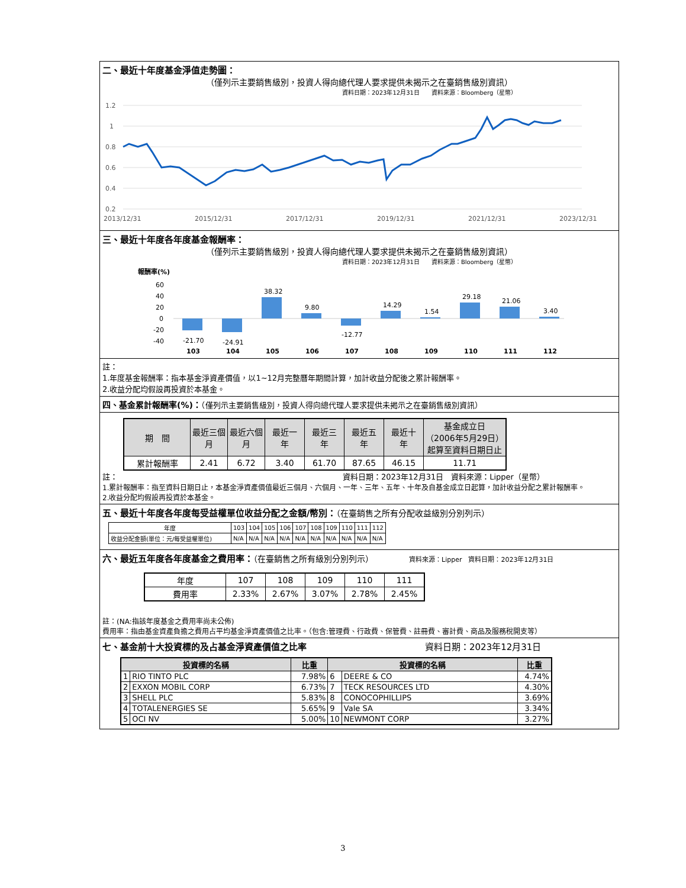二、最近十年度基金淨值走勢圖：
（僅列示主要銷售級別，投資人得向總代理人要求提供未揭示之在臺銷售級別資訊）
資料日期：2023年12月31日　　資料來源：Bloomberg（星幣）
1.2
1
0.8
0.6
0.4
0.2
2013/12/31
2015/12/31
2017/12/31
2019/12/31
2021/12/31
2023/12/31
三、最近十年度各年度基金報酬率：
（僅列示主要銷售級別，投資人得向總代理人要求提供未揭示之在臺銷售級別資訊）
資料日期：2023年12月31日　　資料來源：Bloomberg（星幣）
報酬率(%)
60
40
20
0
-20
-40
-21.70
-24.91
38.32
9.80
-12.77
14.29
1.54
29.18
21.06
3.40
103
104
105
106
107
108
109
110
111
112
註：
1.年度基金報酬率：指本基金淨資產價值，以1~12月完整曆年期間計算，加計收益分配後之累計報酬率。
2.收益分配均假設再投資於本基金。
四、基金累計報酬率(%)：（僅列示主要銷售級別，投資人得向總代理人要求提供未揭示之在臺銷售級別資訊）
| 期 間 | 最近三個 月 | 最近六個 月 | 最近一 年 | 最近三 年 | 最近五 年 | 最近十 年 | 基金成立日 （2006年5月29日） 起算至資料日期日止 |
| --- | --- | --- | --- | --- | --- | --- | --- |
| 累計報酬率 | 2.41 | 6.72 | 3.40 | 61.70 | 87.65 | 46.15 | 11.71 |
註： 資料日期：2023年12月31日　資料來源：Lipper（星幣）
1.累計報酬率：指至資料日期日止，本基金淨資產價值最近三個月、六個月、一年、三年、五年、十年及自基金成立日起算，加計收益分配之累計報酬率。
2.收益分配均假設再投資於本基金。
五、最近十年度各年度每受益權單位收益分配之金額/幣別：（在臺銷售之所有分配收益級別分別列示）
| 年度 | 103 | 104 | 105 | 106 | 107 | 108 | 109 | 110 | 111 | 112 |
| 收益分配金額(單位：元/每受益權單位) | N/A | N/A | N/A | N/A | N/A | N/A | N/A | N/A | N/A | N/A |
六、最近五年度各年度基金之費用率：（在臺銷售之所有級別分別列示） 資料來源：Lipper　資料日期：2023年12月31日
| 年度 | 107 | 108 | 109 | 110 | 111 |
| 費用率 | 2.33% | 2.67% | 3.07% | 2.78% | 2.45% |
註：(NA:指該年度基金之費用率尚未公佈)
費用率：指由基金資產負擔之費用占平均基金淨資產價值之比率。（包含:管理費、行政費、保管費、註冊費、審計費、商品及服務稅開支等）
七、基金前十大投資標的及占基金淨資產價值之比率 資料日期：2023年12月31日
| 投資標的名稱 | | 比重 | 投資標的名稱 | | 比重 |
| --- | --- | --- | --- | --- | --- |
| 1 | RIO TINTO PLC | 7.98% | 6 | DEERE & CO | 4.74% |
| 2 | EXXON MOBIL CORP | 6.73% | 7 | TECK RESOURCES LTD | 4.30% |
| 3 | SHELL PLC | 5.83% | 8 | CONOCOPHILLIPS | 3.69% |
| 4 | TOTALENERGIES SE | 5.65% | 9 | Vale SA | 3.34% |
| 5 | OCI NV | 5.00% | 10 | NEWMONT CORP | 3.27% |
3